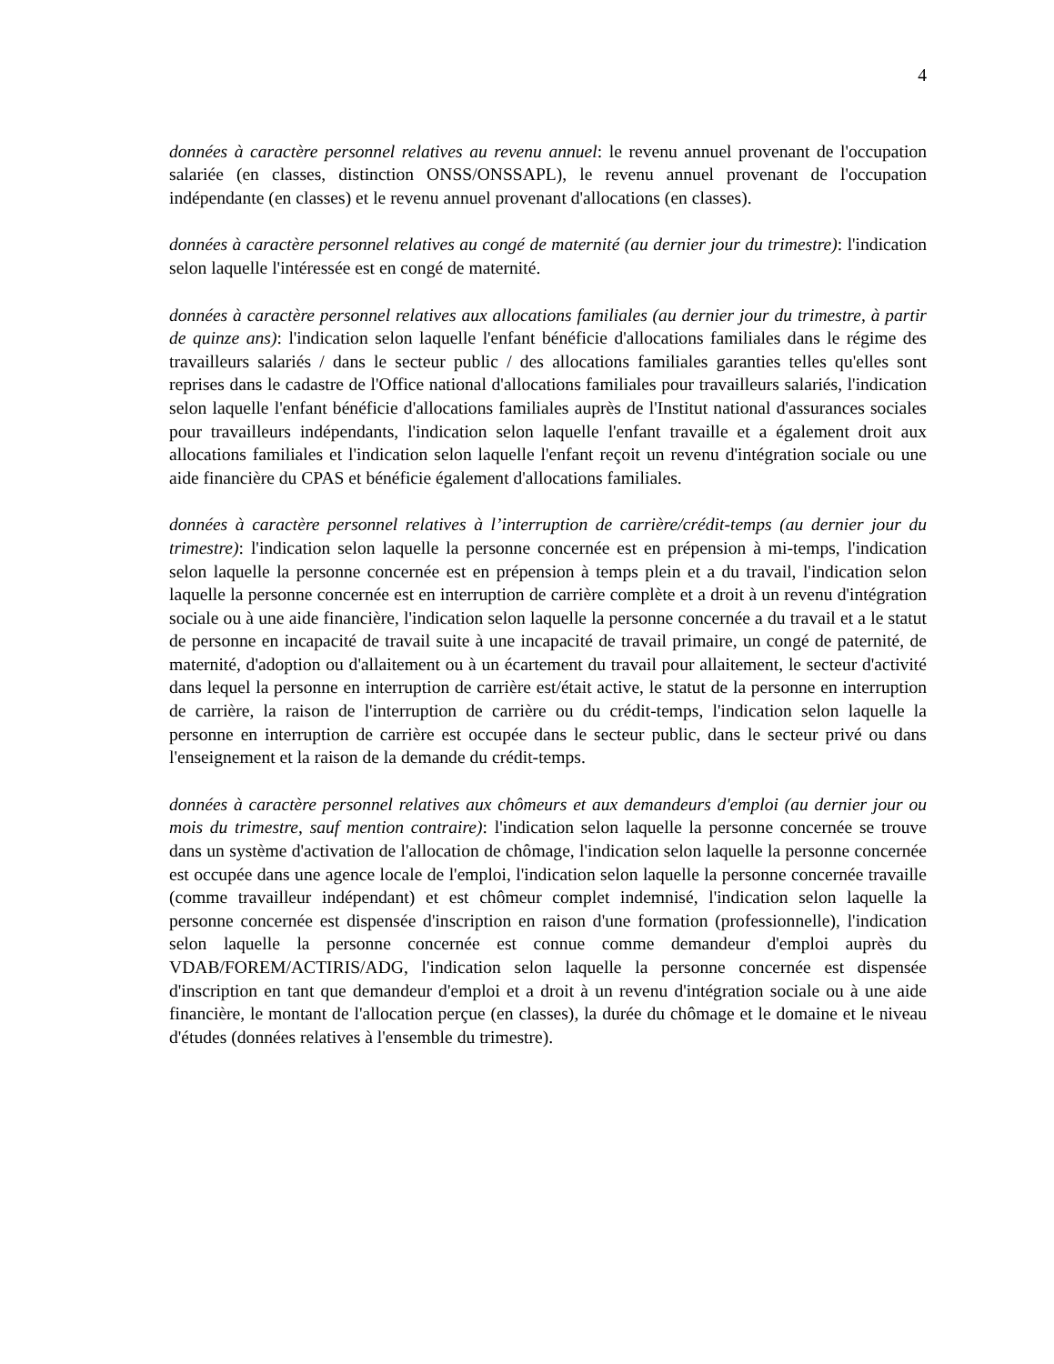4
données à caractère personnel relatives au revenu annuel: le revenu annuel provenant de l'occupation salariée (en classes, distinction ONSS/ONSSAPL), le revenu annuel provenant de l'occupation indépendante (en classes) et le revenu annuel provenant d'allocations (en classes).
données à caractère personnel relatives au congé de maternité (au dernier jour du trimestre): l'indication selon laquelle l'intéressée est en congé de maternité.
données à caractère personnel relatives aux allocations familiales (au dernier jour du trimestre, à partir de quinze ans): l'indication selon laquelle l'enfant bénéficie d'allocations familiales dans le régime des travailleurs salariés / dans le secteur public / des allocations familiales garanties telles qu'elles sont reprises dans le cadastre de l'Office national d'allocations familiales pour travailleurs salariés, l'indication selon laquelle l'enfant bénéficie d'allocations familiales auprès de l'Institut national d'assurances sociales pour travailleurs indépendants, l'indication selon laquelle l'enfant travaille et a également droit aux allocations familiales et l'indication selon laquelle l'enfant reçoit un revenu d'intégration sociale ou une aide financière du CPAS et bénéficie également d'allocations familiales.
données à caractère personnel relatives à l’interruption de carrière/crédit-temps (au dernier jour du trimestre): l'indication selon laquelle la personne concernée est en prépension à mi-temps, l'indication selon laquelle la personne concernée est en prépension à temps plein et a du travail, l'indication selon laquelle la personne concernée est en interruption de carrière complète et a droit à un revenu d'intégration sociale ou à une aide financière, l'indication selon laquelle la personne concernée a du travail et a le statut de personne en incapacité de travail suite à une incapacité de travail primaire, un congé de paternité, de maternité, d'adoption ou d'allaitement ou à un écartement du travail pour allaitement, le secteur d'activité dans lequel la personne en interruption de carrière est/était active, le statut de la personne en interruption de carrière, la raison de l'interruption de carrière ou du crédit-temps, l'indication selon laquelle la personne en interruption de carrière est occupée dans le secteur public, dans le secteur privé ou dans l'enseignement et la raison de la demande du crédit-temps.
données à caractère personnel relatives aux chômeurs et aux demandeurs d'emploi (au dernier jour ou mois du trimestre, sauf mention contraire): l'indication selon laquelle la personne concernée se trouve dans un système d'activation de l'allocation de chômage, l'indication selon laquelle la personne concernée est occupée dans une agence locale de l'emploi, l'indication selon laquelle la personne concernée travaille (comme travailleur indépendant) et est chômeur complet indemnisé, l'indication selon laquelle la personne concernée est dispensée d'inscription en raison d'une formation (professionnelle), l'indication selon laquelle la personne concernée est connue comme demandeur d'emploi auprès du VDAB/FOREM/ACTIRIS/ADG, l'indication selon laquelle la personne concernée est dispensée d'inscription en tant que demandeur d'emploi et a droit à un revenu d'intégration sociale ou à une aide financière, le montant de l'allocation perçue (en classes), la durée du chômage et le domaine et le niveau d'études (données relatives à l'ensemble du trimestre).